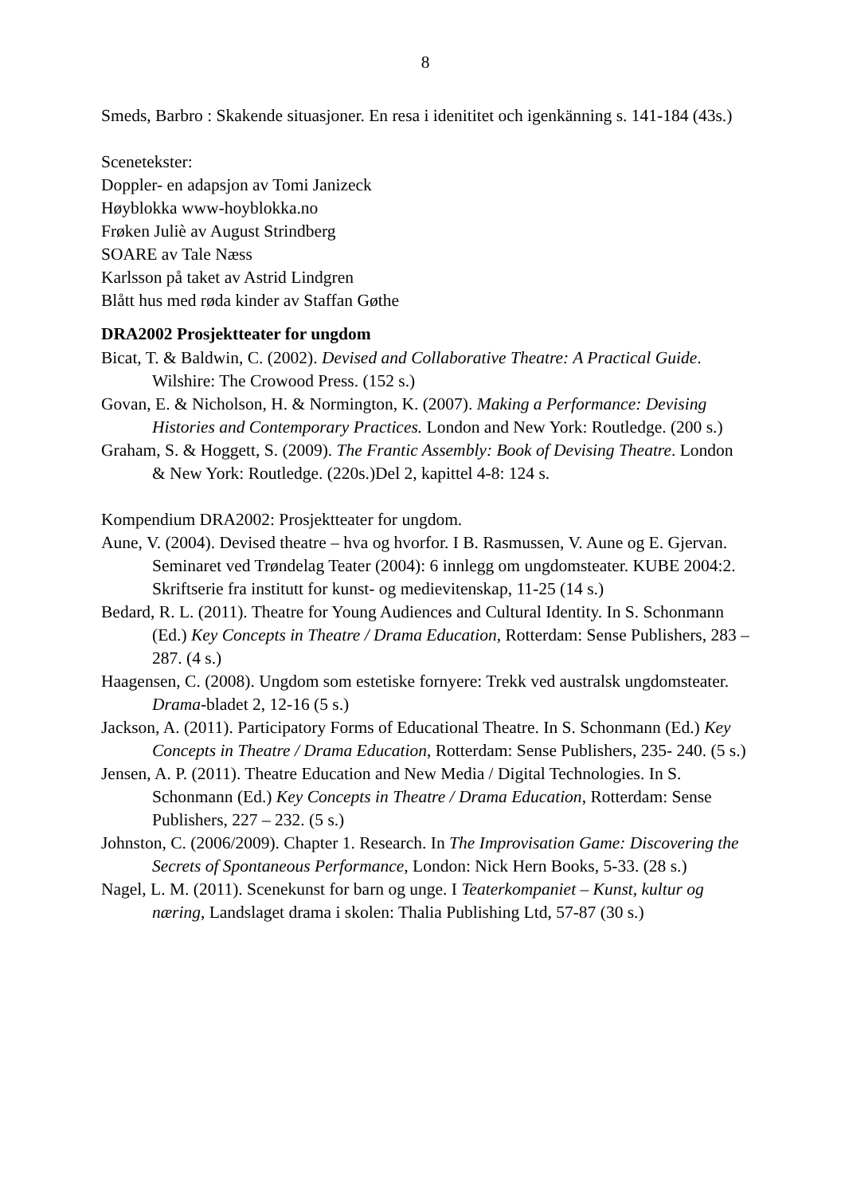8
Smeds, Barbro : Skakende situasjoner. En resa i idenititet och igenkänning s. 141-184 (43s.)
Scenetekster:
Doppler- en adapsjon av Tomi Janizeck
Høyblokka www-hoyblokka.no
Frøken Juliè av August Strindberg
SOARE av Tale Næss
Karlsson på taket av Astrid Lindgren
Blått hus med røda kinder av Staffan Gøthe
DRA2002 Prosjektteater for ungdom
Bicat, T. & Baldwin, C. (2002). Devised and Collaborative Theatre: A Practical Guide. Wilshire: The Crowood Press. (152 s.)
Govan, E. & Nicholson, H. & Normington, K. (2007). Making a Performance: Devising Histories and Contemporary Practices. London and New York: Routledge. (200 s.)
Graham, S. & Hoggett, S. (2009). The Frantic Assembly: Book of Devising Theatre. London & New York: Routledge. (220s.)Del 2, kapittel 4-8: 124 s.
Kompendium DRA2002: Prosjektteater for ungdom.
Aune, V. (2004). Devised theatre – hva og hvorfor. I B. Rasmussen, V. Aune og E. Gjervan. Seminaret ved Trøndelag Teater (2004): 6 innlegg om ungdomsteater. KUBE 2004:2. Skriftserie fra institutt for kunst- og medievitenskap, 11-25 (14 s.)
Bedard, R. L. (2011). Theatre for Young Audiences and Cultural Identity. In S. Schonmann (Ed.) Key Concepts in Theatre / Drama Education, Rotterdam: Sense Publishers, 283 – 287. (4 s.)
Haagensen, C. (2008). Ungdom som estetiske fornyere: Trekk ved australsk ungdomsteater. Drama-bladet 2, 12-16 (5 s.)
Jackson, A. (2011). Participatory Forms of Educational Theatre. In S. Schonmann (Ed.) Key Concepts in Theatre / Drama Education, Rotterdam: Sense Publishers, 235- 240. (5 s.)
Jensen, A. P. (2011). Theatre Education and New Media / Digital Technologies. In S. Schonmann (Ed.) Key Concepts in Theatre / Drama Education, Rotterdam: Sense Publishers, 227 – 232. (5 s.)
Johnston, C. (2006/2009). Chapter 1. Research. In The Improvisation Game: Discovering the Secrets of Spontaneous Performance, London: Nick Hern Books, 5-33. (28 s.)
Nagel, L. M. (2011). Scenekunst for barn og unge. I Teaterkompaniet – Kunst, kultur og næring, Landslaget drama i skolen: Thalia Publishing Ltd, 57-87 (30 s.)